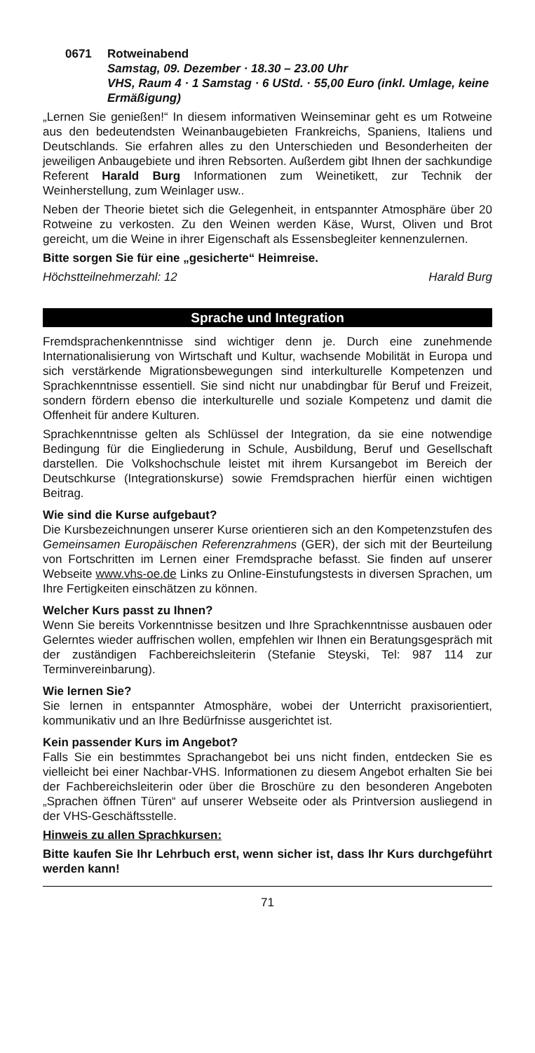0671 Rotweinabend
Samstag, 09. Dezember · 18.30 – 23.00 Uhr
VHS, Raum 4 · 1 Samstag · 6 UStd. · 55,00 Euro (inkl. Umlage, keine Ermäßigung)
„Lernen Sie genießen!“ In diesem informativen Weinseminar geht es um Rotweine aus den bedeutendsten Weinanbaugebieten Frankreichs, Spaniens, Italiens und Deutschlands. Sie erfahren alles zu den Unterschieden und Besonderheiten der jeweiligen Anbaugebiete und ihren Rebsorten. Außerdem gibt Ihnen der sachkundige Referent Harald Burg Informationen zum Weinetikett, zur Technik der Weinherstellung, zum Weinlager usw..
Neben der Theorie bietet sich die Gelegenheit, in entspannter Atmosphäre über 20 Rotweine zu verkosten. Zu den Weinen werden Käse, Wurst, Oliven und Brot gereicht, um die Weine in ihrer Eigenschaft als Essensbegleiter kennenzulernen.
Bitte sorgen Sie für eine „gesicherte“ Heimreise.
Höchstteilnehmerzahl: 12 Harald Burg
Sprache und Integration
Fremdsprachenkenntnisse sind wichtiger denn je. Durch eine zunehmende Internationalisierung von Wirtschaft und Kultur, wachsende Mobilität in Europa und sich verstärkende Migrationsbewegungen sind interkulturelle Kompetenzen und Sprachkenntnisse essentiell. Sie sind nicht nur unabdingbar für Beruf und Freizeit, sondern fördern ebenso die interkulturelle und soziale Kompetenz und damit die Offenheit für andere Kulturen.
Sprachkenntnisse gelten als Schlüssel der Integration, da sie eine notwendige Bedingung für die Eingliederung in Schule, Ausbildung, Beruf und Gesellschaft darstellen. Die Volkshochschule leistet mit ihrem Kursangebot im Bereich der Deutschkurse (Integrationskurse) sowie Fremdsprachen hierfür einen wichtigen Beitrag.
Wie sind die Kurse aufgebaut?
Die Kursbezeichnungen unserer Kurse orientieren sich an den Kompetenzstufen des Gemeinsamen Europäischen Referenzrahmens (GER), der sich mit der Beurteilung von Fortschritten im Lernen einer Fremdsprache befasst. Sie finden auf unserer Webseite www.vhs-oe.de Links zu Online-Einstufungstests in diversen Sprachen, um Ihre Fertigkeiten einschätzen zu können.
Welcher Kurs passt zu Ihnen?
Wenn Sie bereits Vorkenntnisse besitzen und Ihre Sprachkenntnisse ausbauen oder Gelerntes wieder auffrischen wollen, empfehlen wir Ihnen ein Beratungsgespräch mit der zuständigen Fachbereichsleiterin (Stefanie Steyski, Tel: 987 114 zur Terminvereinbarung).
Wie lernen Sie?
Sie lernen in entspannter Atmosphäre, wobei der Unterricht praxisorientiert, kommunikativ und an Ihre Bedürfnisse ausgerichtet ist.
Kein passender Kurs im Angebot?
Falls Sie ein bestimmtes Sprachangebot bei uns nicht finden, entdecken Sie es vielleicht bei einer Nachbar-VHS. Informationen zu diesem Angebot erhalten Sie bei der Fachbereichsleiterin oder über die Broschüre zu den besonderen Angeboten „Sprachen öffnen Türen“ auf unserer Webseite oder als Printversion ausliegend in der VHS-Geschäftsstelle.
Hinweis zu allen Sprachkursen:
Bitte kaufen Sie Ihr Lehrbuch erst, wenn sicher ist, dass Ihr Kurs durchgeführt werden kann!
71